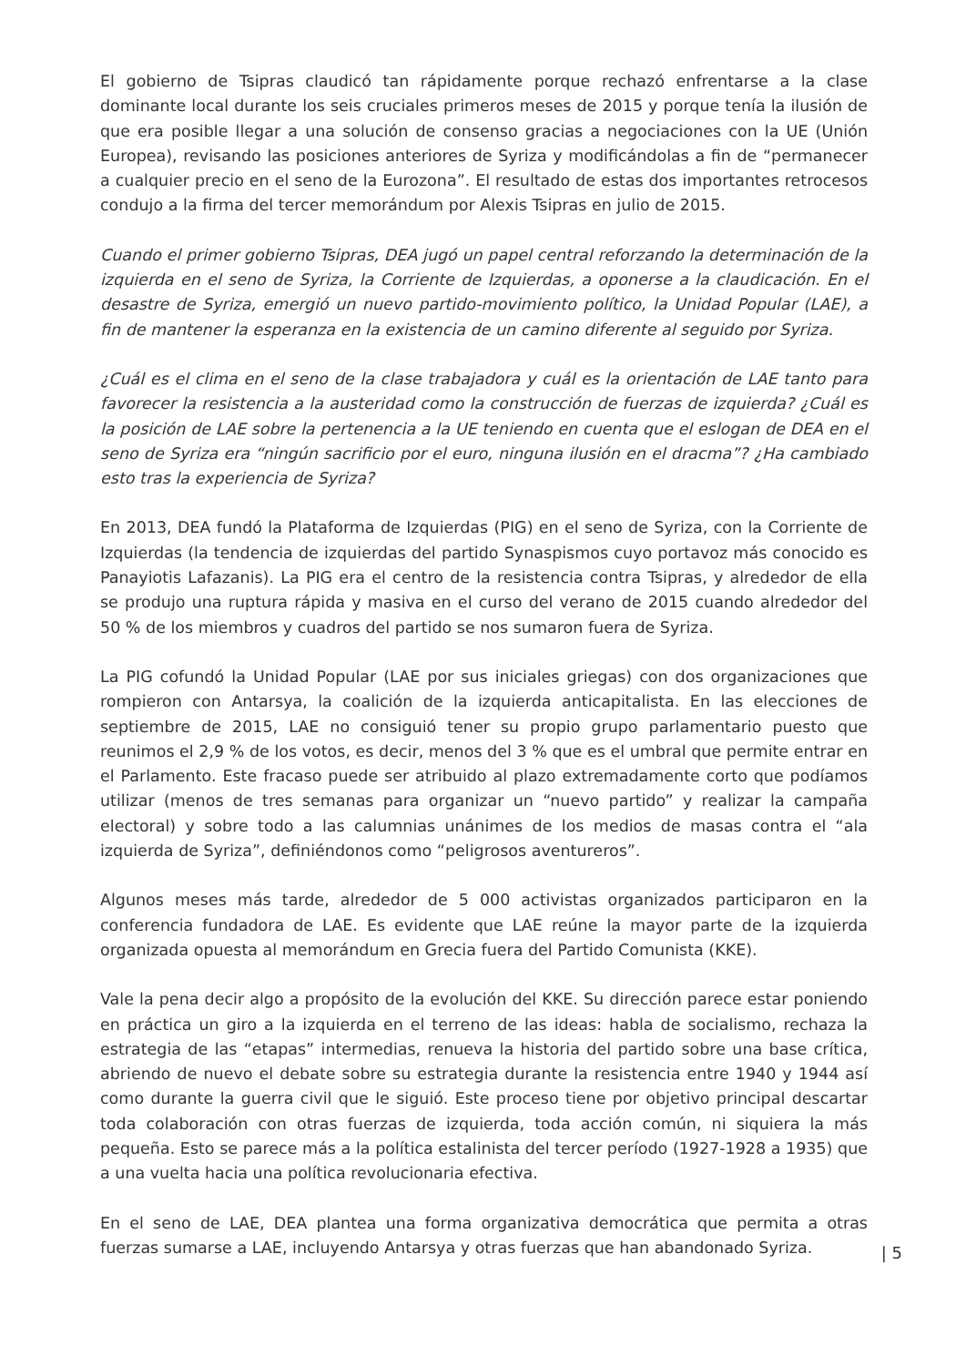El gobierno de Tsipras claudicó tan rápidamente porque rechazó enfrentarse a la clase dominante local durante los seis cruciales primeros meses de 2015 y porque tenía la ilusión de que era posible llegar a una solución de consenso gracias a negociaciones con la UE (Unión Europea), revisando las posiciones anteriores de Syriza y modificándolas a fin de “permanecer a cualquier precio en el seno de la Eurozona”. El resultado de estas dos importantes retrocesos condujo a la firma del tercer memorándum por Alexis Tsipras en julio de 2015.
Cuando el primer gobierno Tsipras, DEA jugó un papel central reforzando la determinación de la izquierda en el seno de Syriza, la Corriente de Izquierdas, a oponerse a la claudicación. En el desastre de Syriza, emergió un nuevo partido-movimiento político, la Unidad Popular (LAE), a fin de mantener la esperanza en la existencia de un camino diferente al seguido por Syriza.
¿Cuál es el clima en el seno de la clase trabajadora y cuál es la orientación de LAE tanto para favorecer la resistencia a la austeridad como la construcción de fuerzas de izquierda? ¿Cuál es la posición de LAE sobre la pertenencia a la UE teniendo en cuenta que el eslogan de DEA en el seno de Syriza era “ningún sacrificio por el euro, ninguna ilusión en el dracma”? ¿Ha cambiado esto tras la experiencia de Syriza?
En 2013, DEA fundó la Plataforma de Izquierdas (PIG) en el seno de Syriza, con la Corriente de Izquierdas (la tendencia de izquierdas del partido Synaspismos cuyo portavoz más conocido es Panayiotis Lafazanis). La PIG era el centro de la resistencia contra Tsipras, y alrededor de ella se produjo una ruptura rápida y masiva en el curso del verano de 2015 cuando alrededor del 50 % de los miembros y cuadros del partido se nos sumaron fuera de Syriza.
La PIG cofundó la Unidad Popular (LAE por sus iniciales griegas) con dos organizaciones que rompieron con Antarsya, la coalición de la izquierda anticapitalista. En las elecciones de septiembre de 2015, LAE no consiguió tener su propio grupo parlamentario puesto que reunimos el 2,9 % de los votos, es decir, menos del 3 % que es el umbral que permite entrar en el Parlamento. Este fracaso puede ser atribuido al plazo extremadamente corto que podíamos utilizar (menos de tres semanas para organizar un “nuevo partido” y realizar la campaña electoral) y sobre todo a las calumnias unánimes de los medios de masas contra el “ala izquierda de Syriza”, definiéndonos como “peligrosos aventureros”.
Algunos meses más tarde, alrededor de 5 000 activistas organizados participaron en la conferencia fundadora de LAE. Es evidente que LAE reúne la mayor parte de la izquierda organizada opuesta al memorándum en Grecia fuera del Partido Comunista (KKE).
Vale la pena decir algo a propósito de la evolución del KKE. Su dirección parece estar poniendo en práctica un giro a la izquierda en el terreno de las ideas: habla de socialismo, rechaza la estrategia de las “etapas” intermedias, renueva la historia del partido sobre una base crítica, abriendo de nuevo el debate sobre su estrategia durante la resistencia entre 1940 y 1944 así como durante la guerra civil que le siguió. Este proceso tiene por objetivo principal descartar toda colaboración con otras fuerzas de izquierda, toda acción común, ni siquiera la más pequeña. Esto se parece más a la política estalinista del tercer período (1927-1928 a 1935) que a una vuelta hacia una política revolucionaria efectiva.
En el seno de LAE, DEA plantea una forma organizativa democrática que permita a otras fuerzas sumarse a LAE, incluyendo Antarsya y otras fuerzas que han abandonado Syriza.
| 5